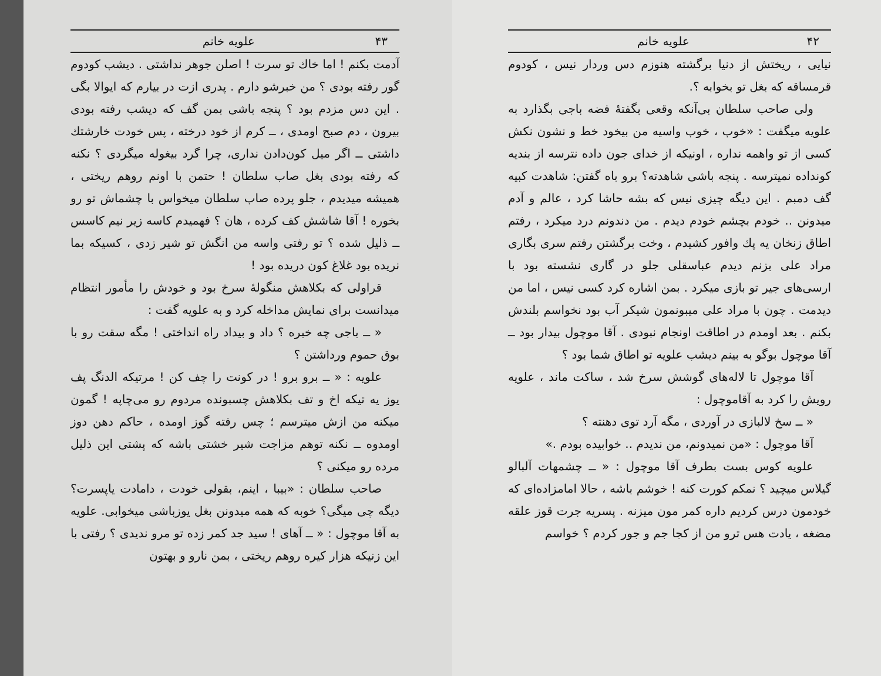۴۲ علویه خانم
نیایی ، ریختش از دنیا برگشته هنوزم دس وردار نیس ، کودوم قرمساقه که بغل تو بخوابه ؟.
ولی صاحب سلطان بی‌آنکه وقعی بگفتهٔ فضه باجی بگذارد به علویه میگفت : «خوب ، خوب واسیه من بیخود خط و نشون نکش کسی از تو واهمه نداره ، اونیکه از خدای جون داده نترسه از بندیه کونداده نمیترسه . پنجه باشی شاهدته؟ برو باه گفتن: شاهدت کبیه گف دمبم . این دیگه چیزی نیس که بشه حاشا کرد ، عالم و آدم میدونن .. خودم بچشم خودم دیدم . من دندونم درد میکرد ، رفتم اطاق زنخان یه پك وافور كشیدم ، وخت برگشتن رفتم سری بگاری مراد علی بزنم دیدم عباسقلی جلو در گاری نشسته بود با ارسی‌های جیر تو بازی میکرد . بمن اشاره کرد کسی نیس ، اما من دیدمت . چون با مراد علی میبونمون شیکر آب بود نخواسم بلندش بکنم . بعد اومدم در اطاقت اونجام نبودی . آقا موچول بیدار بود ــ آقا موچول بوگو به بینم دیشب علویه تو اطاق شما بود ؟
آقا موچول تا لاله‌های گوشش سرخ شد ، ساکت ماند ، علویه رویش را کرد به آقاموچول :
« ــ سخ لالبازی در آوردی ، مگه آرد توی دهنته ؟
آقا موچول : «من نمیدونم، من ندیدم .. خوابیده بودم .»
علویه کوس بست بطرف آقا موچول : « ــ چشمهات آلبالو گیلاس میچید ؟ نمکم کورت کنه ! خوشم باشه ، حالا امامزاده‌ای که خودمون درس کردیم داره کمر مون میزنه . پسریه جرت قوز علقه مضغه ، یادت هس ترو من از کجا جم و جور کردم ؟ خواسم
۴۳ علویه خانم
آدمت بکنم ! اما خاك تو سرت ! اصلن جوهر نداشتی . دیشب کودوم گور رفته بودی ؟ من خبرشو دارم . پدری ازت در بیارم که ایوالا بگی . این دس مزدم بود ؟ پنجه باشی بمن گف که دیشب رفته بودی بیرون ، دم صبح اومدی ، ــ کرم از خود درخته ، پس خودت خارشتك داشتی ــ اگر میل کون‌دادن نداری، چرا گرد بیغوله میگردی ؟ نکنه که رفته بودی بغل صاب سلطان ! حتمن با اونم روهم ریختی ، همیشه میدیدم ، جلو پرده صاب سلطان میخواس با چشماش تو رو بخوره ! آقا شاشش کف کرده ، هان ؟ فهمیدم کاسه زیر نیم کاسس ــ ذلیل شده ؟ تو رفتی واسه من انگش تو شیر زدی ، کسیکه بما نریده بود غلاغ کون دریده بود !
قراولی که بکلاهش منگولهٔ سرخ بود و خودش را مأمور انتظام میدانست برای نمایش مداخله کرد و به علویه گفت :
« ــ باجی چه خبره ؟ داد و بیداد راه انداختی ! مگه سقت رو با بوق حموم ورداشتن ؟
علویه : « ــ برو برو ! در کونت را چف کن ! مرتیکه الدنگ پف یوز یه تیکه اخ و تف بکلاهش چسبونده مردوم رو می‌چاپه ! گمون میکنه من ازش میترسم ؛ چس رفته گوز اومده ، حاکم دهن دوز اومدوه ــ نکنه توهم مزاجت شیر خشتی باشه که پشتی این ذلیل مرده رو میکنی ؟
صاحب سلطان : «بیبا ، اینم، بقولی خودت ، دامادت یاپسرت؟ دیگه چی میگی؟ خوبه که همه میدونن بغل یوزباشی میخوابی. علویه به آقا موچول : « ــ آهای ! سید جد کمر زده تو مرو ندیدی ؟ رفتی با این زنیکه هزار کیره روهم ریختی ، بمن نارو و بهتون